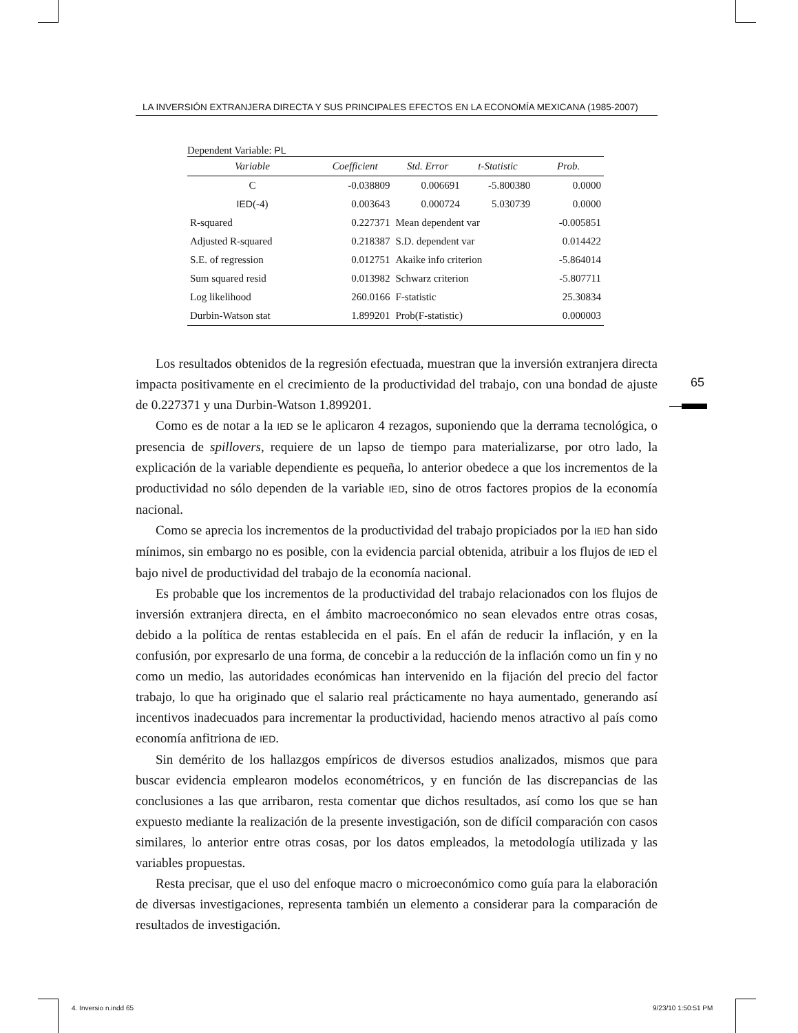LA INVERSIÓN EXTRANJERA DIRECTA Y SUS PRINCIPALES EFECTOS EN LA ECONOMÍA MEXICANA (1985-2007)
Dependent Variable: PL
| Variable | Coefficient | Std. Error | t-Statistic | Prob. |
| --- | --- | --- | --- | --- |
| C | -0.038809 | 0.006691 | -5.800380 | 0.0000 |
| IED (-4) | 0.003643 | 0.000724 | 5.030739 | 0.0000 |
| R-squared | 0.227371 | Mean dependent var | | -0.005851 |
| Adjusted R-squared | 0.218387 | S.D. dependent var | | 0.014422 |
| S.E. of regression | 0.012751 | Akaike info criterion | | -5.864014 |
| Sum squared resid | 0.013982 | Schwarz criterion | | -5.807711 |
| Log likelihood | 260.0166 | F-statistic | | 25.30834 |
| Durbin-Watson stat | 1.899201 | Prob(F-statistic) | | 0.000003 |
Los resultados obtenidos de la regresión efectuada, muestran que la inversión extranjera directa impacta positivamente en el crecimiento de la productividad del trabajo, con una bondad de ajuste de 0.227371 y una Durbin-Watson 1.899201.
Como es de notar a la IED se le aplicaron 4 rezagos, suponiendo que la derrama tecnológica, o presencia de spillovers, requiere de un lapso de tiempo para materializarse, por otro lado, la explicación de la variable dependiente es pequeña, lo anterior obedece a que los incrementos de la productividad no sólo dependen de la variable IED, sino de otros factores propios de la economía nacional.
Como se aprecia los incrementos de la productividad del trabajo propiciados por la IED han sido mínimos, sin embargo no es posible, con la evidencia parcial obtenida, atribuir a los flujos de IED el bajo nivel de productividad del trabajo de la economía nacional.
Es probable que los incrementos de la productividad del trabajo relacionados con los flujos de inversión extranjera directa, en el ámbito macroeconómico no sean elevados entre otras cosas, debido a la política de rentas establecida en el país. En el afán de reducir la inflación, y en la confusión, por expresarlo de una forma, de concebir a la reducción de la inflación como un fin y no como un medio, las autoridades económicas han intervenido en la fijación del precio del factor trabajo, lo que ha originado que el salario real prácticamente no haya aumentado, generando así incentivos inadecuados para incrementar la productividad, haciendo menos atractivo al país como economía anfitriona de IED.
Sin demérito de los hallazgos empíricos de diversos estudios analizados, mismos que para buscar evidencia emplearon modelos econométricos, y en función de las discrepancias de las conclusiones a las que arribaron, resta comentar que dichos resultados, así como los que se han expuesto mediante la realización de la presente investigación, son de difícil comparación con casos similares, lo anterior entre otras cosas, por los datos empleados, la metodología utilizada y las variables propuestas.
Resta precisar, que el uso del enfoque macro o microeconómico como guía para la elaboración de diversas investigaciones, representa también un elemento a considerar para la comparación de resultados de investigación.
65
4. Inversio n.indd 65 9/23/10 1:50:51 PM